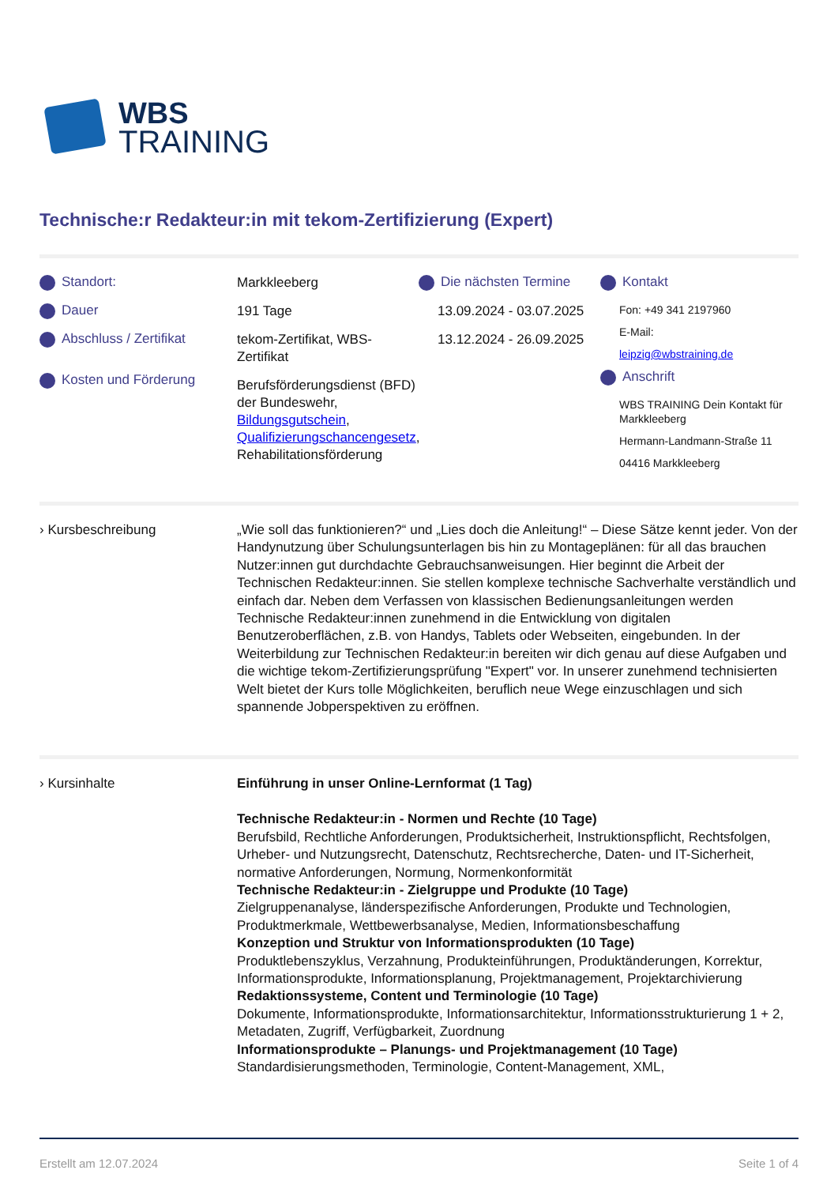WBS
TRAINING
Technische:r Redakteur:in mit tekom-Zertifizierung (Expert)
Standort:
Dauer
Abschluss / Zertifikat
Kosten und Förderung
Markkleeberg
191 Tage
tekom-Zertifikat, WBS-Zertifikat
Berufsförderungsdienst (BFD) der Bundeswehr, Bildungsgutschein, Qualifizierungschancengesetz, Rehabilitationsförderung
Die nächsten Termine
13.09.2024 - 03.07.2025
13.12.2024 - 26.09.2025
Kontakt
Fon: +49 341 2197960
E-Mail:
leipzig@wbstraining.de
Anschrift
WBS TRAINING Dein Kontakt für Markkleeberg
Hermann-Landmann-Straße 11
04416 Markkleeberg
› Kursbeschreibung „Wie soll das funktionieren?“ und „Lies doch die Anleitung!“ – Diese Sätze kennt jeder. Von der Handynutzung über Schulungsunterlagen bis hin zu Montageplänen: für all das brauchen Nutzer:innen gut durchdachte Gebrauchsanweisungen. Hier beginnt die Arbeit der Technischen Redakteur:innen. Sie stellen komplexe technische Sachverhalte verständlich und einfach dar. Neben dem Verfassen von klassischen Bedienungsanleitungen werden Technische Redakteur:innen zunehmend in die Entwicklung von digitalen Benutzeroberflächen, z.B. von Handys, Tablets oder Webseiten, eingebunden. In der Weiterbildung zur Technischen Redakteur:in bereiten wir dich genau auf diese Aufgaben und die wichtige tekom-Zertifizierungsprüfung "Expert" vor. In unserer zunehmend technisierten Welt bietet der Kurs tolle Möglichkeiten, beruflich neue Wege einzuschlagen und sich spannende Jobperspektiven zu eröffnen.
› Kursinhalte Einführung in unser Online-Lernformat (1 Tag)
Technische Redakteur:in - Normen und Rechte (10 Tage)
Berufsbild, Rechtliche Anforderungen, Produktsicherheit, Instruktionspflicht, Rechtsfolgen, Urheber- und Nutzungsrecht, Datenschutz, Rechtsrecherche, Daten- und IT-Sicherheit, normative Anforderungen, Normung, Normenkonformität
Technische Redakteur:in - Zielgruppe und Produkte (10 Tage)
Zielgruppenanalyse, länderspezifische Anforderungen, Produkte und Technologien, Produktmerkmale, Wettbewerbsanalyse, Medien, Informationsbeschaffung
Konzeption und Struktur von Informationsprodukten (10 Tage)
Produktlebenszyklus, Verzahnung, Produkteinführungen, Produktänderungen, Korrektur, Informationsprodukte, Informationsplanung, Projektmanagement, Projektarchivierung
Redaktionssysteme, Content und Terminologie (10 Tage)
Dokumente, Informationsprodukte, Informationsarchitektur, Informationsstrukturierung 1 + 2, Metadaten, Zugriff, Verfügbarkeit, Zuordnung
Informationsprodukte – Planungs- und Projektmanagement (10 Tage)
Standardisierungsmethoden, Terminologie, Content-Management, XML,
Erstellt am 12.07.2024 Seite 1 of 4